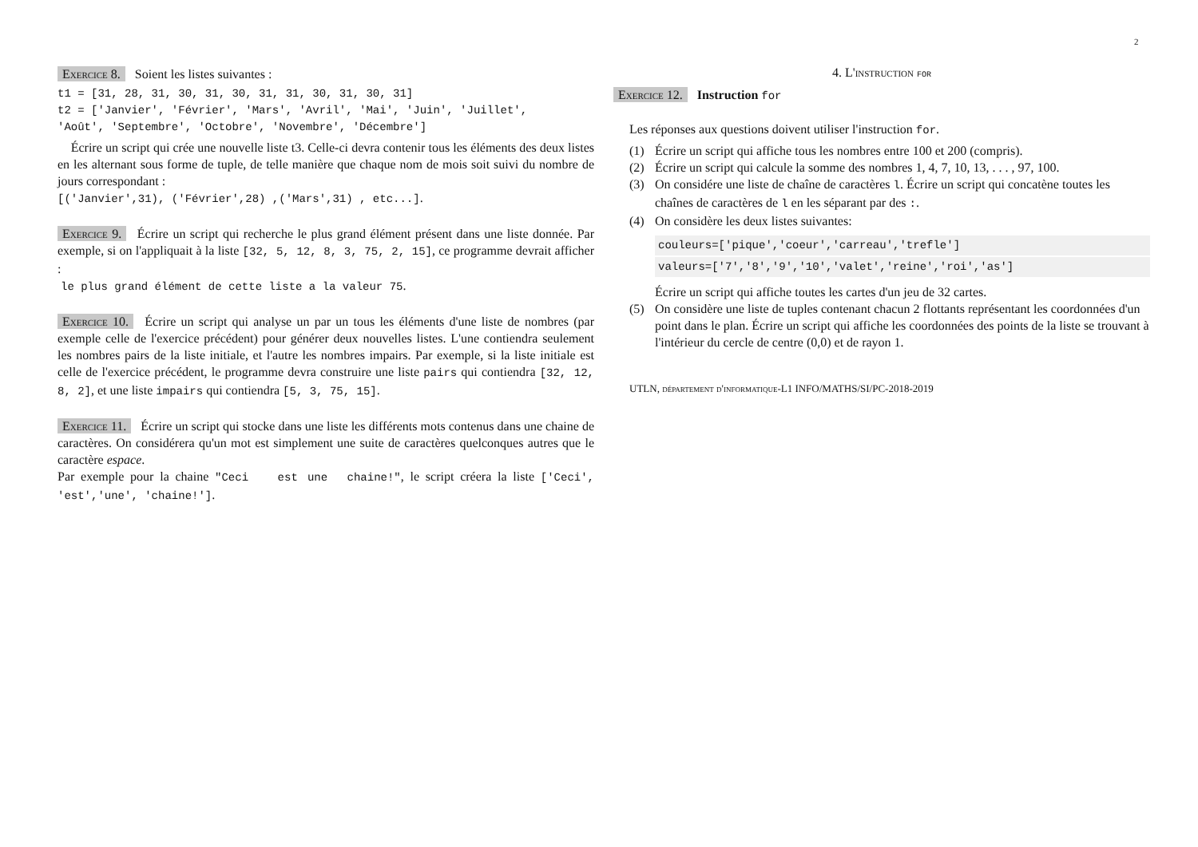2
Exercice 8. Soient les listes suivantes :
t1 = [31, 28, 31, 30, 31, 30, 31, 31, 30, 31, 30, 31]
t2 = ['Janvier', 'Février', 'Mars', 'Avril', 'Mai', 'Juin', 'Juillet',
'Août', 'Septembre', 'Octobre', 'Novembre', 'Décembre']
Écrire un script qui crée une nouvelle liste t3. Celle-ci devra contenir tous les éléments des deux listes en les alternant sous forme de tuple, de telle manière que chaque nom de mois soit suivi du nombre de jours correspondant :
[('Janvier',31), ('Février',28) ,('Mars',31) , etc...].
Exercice 9. Écrire un script qui recherche le plus grand élément présent dans une liste donnée. Par exemple, si on l'appliquait à la liste [32, 5, 12, 8, 3, 75, 2, 15], ce programme devrait afficher :
le plus grand élément de cette liste a la valeur 75.
Exercice 10. Écrire un script qui analyse un par un tous les éléments d'une liste de nombres (par exemple celle de l'exercice précédent) pour générer deux nouvelles listes. L'une contiendra seulement les nombres pairs de la liste initiale, et l'autre les nombres impairs. Par exemple, si la liste initiale est celle de l'exercice précédent, le programme devra construire une liste pairs qui contiendra [32, 12, 8, 2], et une liste impairs qui contiendra [5, 3, 75, 15].
Exercice 11. Écrire un script qui stocke dans une liste les différents mots contenus dans une chaine de caractères. On considérera qu'un mot est simplement une suite de caractères quelconques autres que le caractère espace.
Par exemple pour la chaine "Ceci est une chaine!", le script créera la liste ['Ceci', 'est','une', 'chaine!'].
4. L'instruction for
Exercice 12. Instruction for
Les réponses aux questions doivent utiliser l'instruction for.
(1) Écrire un script qui affiche tous les nombres entre 100 et 200 (compris).
(2) Écrire un script qui calcule la somme des nombres 1, 4, 7, 10, 13, . . . , 97, 100.
(3) On considére une liste de chaîne de caractères l. Écrire un script qui concatène toutes les chaînes de caractères de l en les séparant par des :.
(4) On considère les deux listes suivantes:
couleurs=['pique','coeur','carreau','trefle']
valeurs=['7','8','9','10','valet','reine','roi','as']
Écrire un script qui affiche toutes les cartes d'un jeu de 32 cartes.
(5) On considère une liste de tuples contenant chacun 2 flottants représentant les coordonnées d'un point dans le plan. Écrire un script qui affiche les coordonnées des points de la liste se trouvant à l'intérieur du cercle de centre (0,0) et de rayon 1.
UTLN, département d'informatique-L1 INFO/MATHS/SI/PC-2018-2019